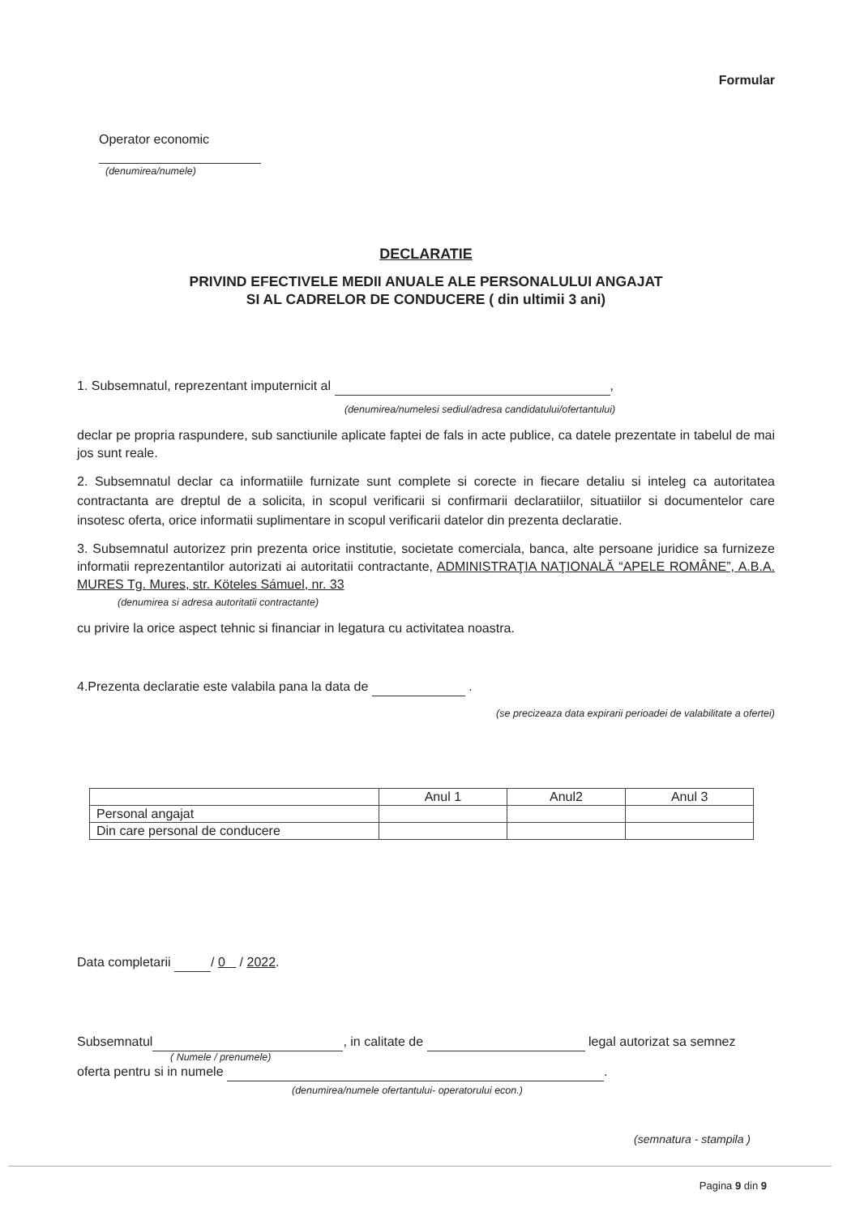Formular
Operator economic
(denumirea/numele)
DECLARATIE
PRIVIND EFECTIVELE MEDII ANUALE ALE PERSONALULUI ANGAJAT
SI AL CADRELOR DE CONDUCERE ( din ultimii 3 ani)
1. Subsemnatul, reprezentant imputernicit al ,
(denumirea/numelesi sediul/adresa candidatului/ofertantului)
declar pe propria raspundere, sub sanctiunile aplicate faptei de fals in acte publice, ca datele prezentate in tabelul de mai jos sunt reale.
2. Subsemnatul declar ca informatiile furnizate sunt complete si corecte in fiecare detaliu si inteleg ca autoritatea contractanta are dreptul de a solicita, in scopul verificarii si confirmarii declaratiilor, situatiilor si documentelor care insotesc oferta, orice informatii suplimentare in scopul verificarii datelor din prezenta declaratie.
3. Subsemnatul autorizez prin prezenta orice institutie, societate comerciala, banca, alte persoane juridice sa furnizeze informatii reprezentantilor autorizati ai autoritatii contractante, ADMINISTRAŢIA NAŢIONALĂ “APELE ROMÂNE”, A.B.A. MURES Tg. Mures, str. Köteles Sámuel, nr. 33
(denumirea si adresa autoritatii contractante)
cu privire la orice aspect tehnic si financiar in legatura cu activitatea noastra.
4.Prezenta declaratie este valabila pana la data de .
(se precizeaza data expirarii perioadei de valabilitate a ofertei)
| | Anul 1 | Anul2 | Anul 3 |
| --- | --- | --- | --- |
| Personal angajat | | | |
| Din care personal de conducere | | | |
Data completarii / 0 / 2022.
Subsemnatul , in calitate de legal autorizat sa semnez
( Numele / prenumele)
oferta pentru si in numele .
(denumirea/numele ofertantului- operatorului econ.)
(semnatura - stampila )
Pagina 9 din 9